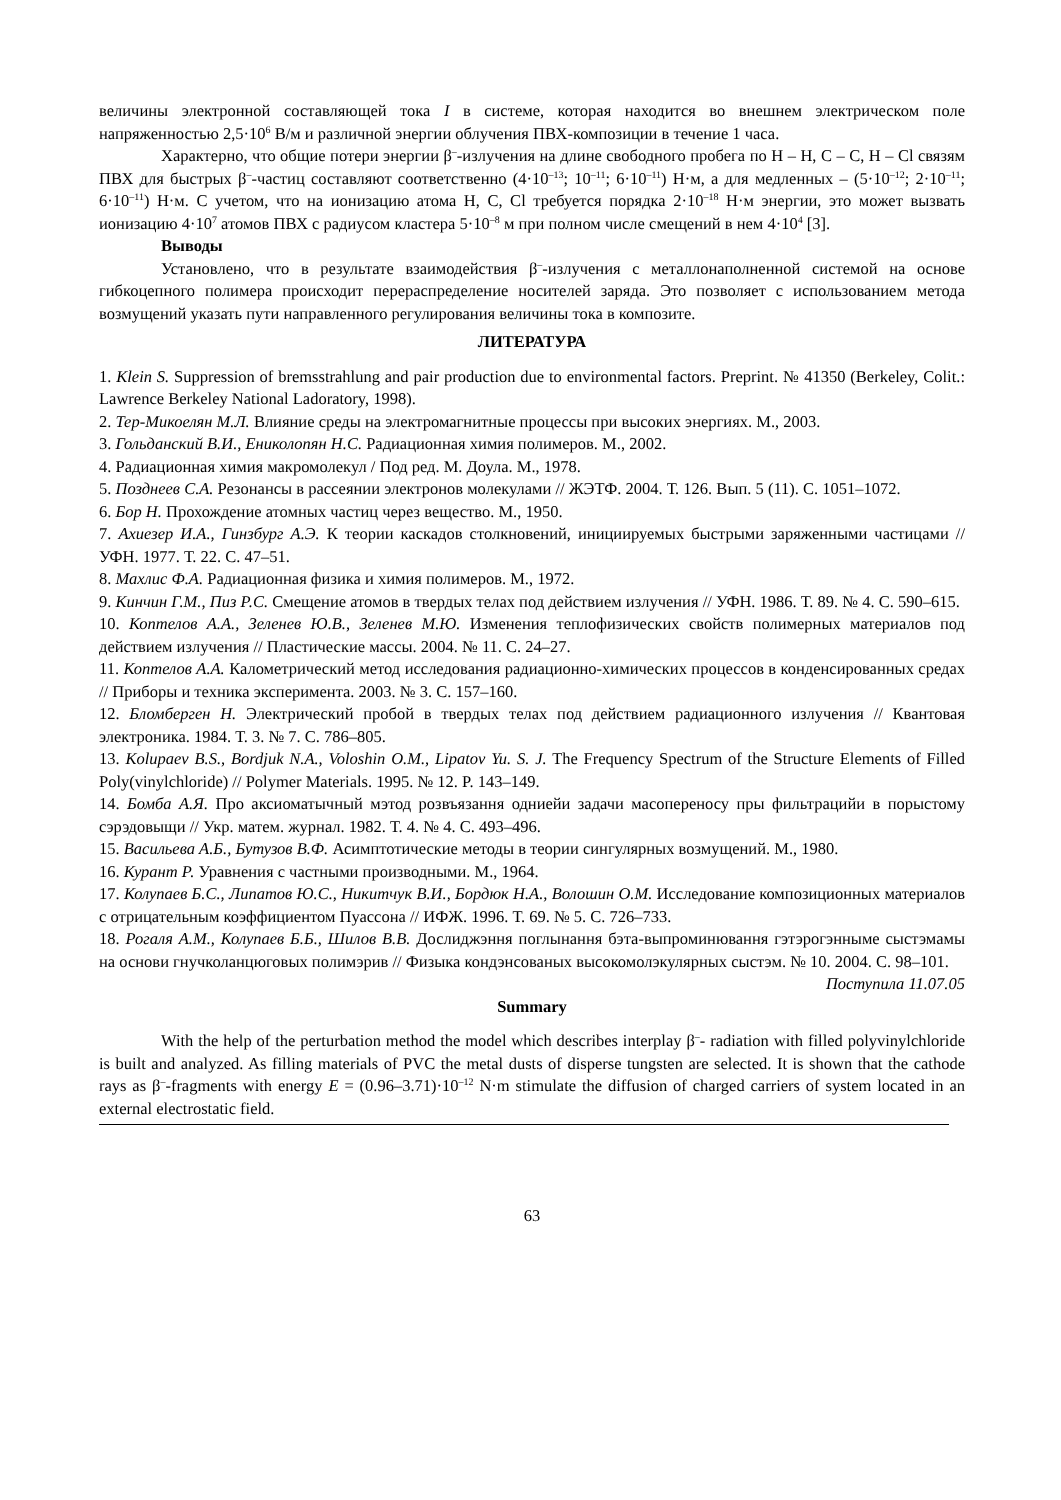величины электронной составляющей тока I в системе, которая находится во внешнем электрическом поле напряженностью 2,5·10<sup>6</sup> В/м и различной энергии облучения ПВХ-композиции в течение 1 часа.
Характерно, что общие потери энергии β<sup>–</sup>-излучения на длине свободного пробега по Н – Н, С – С, Н – Cl связям ПВХ для быстрых β<sup>–</sup>-частиц составляют соответственно (4·10<sup>–13</sup>; 10<sup>–11</sup>; 6·10<sup>–11</sup>) Н·м, а для медленных – (5·10<sup>–12</sup>; 2·10<sup>–11</sup>; 6·10<sup>–11</sup>) Н·м. С учетом, что на ионизацию атома Н, С, Cl требуется порядка 2·10<sup>–18</sup> Н·м энергии, это может вызвать ионизацию 4·10<sup>7</sup> атомов ПВХ с радиусом кластера 5·10<sup>–8</sup> м при полном числе смещений в нем 4·10<sup>4</sup> [3].
Выводы
Установлено, что в результате взаимодействия β<sup>–</sup>-излучения с металлонаполненной системой на основе гибкоцепного полимера происходит перераспределение носителей заряда. Это позволяет с использованием метода возмущений указать пути направленного регулирования величины тока в композите.
ЛИТЕРАТУРА
1. Klein S. Suppression of bremsstrahlung and pair production due to environmental factors. Preprint. № 41350 (Berkeley, Colit.: Lawrence Berkeley National Ladoratory, 1998).
2. Тер-Микоелян М.Л. Влияние среды на электромагнитные процессы при высоких энергиях. М., 2003.
3. Гольданский В.И., Ениколопян Н.С. Радиационная химия полимеров. М., 2002.
4. Радиационная химия макромолекул / Под ред. М. Доула. М., 1978.
5. Позднеев С.А. Резонансы в рассеянии электронов молекулами // ЖЭТФ. 2004. Т. 126. Вып. 5 (11). С. 1051–1072.
6. Бор Н. Прохождение атомных частиц через вещество. М., 1950.
7. Ахиезер И.А., Гинзбург А.Э. К теории каскадов столкновений, инициируемых быстрыми заряженными частицами // УФН. 1977. Т. 22. С. 47–51.
8. Махлис Ф.А. Радиационная физика и химия полимеров. М., 1972.
9. Кинчин Г.М., Пиз Р.С. Смещение атомов в твердых телах под действием излучения // УФН. 1986. Т. 89. № 4. С. 590–615.
10. Коптелов А.А., Зеленев Ю.В., Зеленев М.Ю. Изменения теплофизических свойств полимерных материалов под действием излучения // Пластические массы. 2004. № 11. С. 24–27.
11. Коптелов А.А. Калометрический метод исследования радиационно-химических процессов в конденсированных средах // Приборы и техника эксперимента. 2003. № 3. С. 157–160.
12. Бломберген Н. Электрический пробой в твердых телах под действием радиационного излучения // Квантовая электроника. 1984. Т. 3. № 7. С. 786–805.
13. Kolupaev B.S., Bordjuk N.A., Voloshin O.M., Lipatov Yu. S. J. The Frequency Spectrum of the Structure Elements of Filled Poly(vinylchloride) // Polymer Materials. 1995. № 12. P. 143–149.
14. Бомба А.Я. Про аксиоматычный мэтод розвъязання одниейи задачи масопереносу пры фильтрацийи в порыстому сэрэдовыщи // Укр. матем. журнал. 1982. Т. 4. № 4. С. 493–496.
15. Васильева А.Б., Бутузов В.Ф. Асимптотические методы в теории сингулярных возмущений. М., 1980.
16. Курант Р. Уравнения с частными производными. М., 1964.
17. Колупаев Б.С., Липатов Ю.С., Никитчук В.И., Бордюк Н.А., Волошин О.М. Исследование композиционных материалов с отрицательным коэффициентом Пуассона // ИФЖ. 1996. Т. 69. № 5. С. 726–733.
18. Рогаля А.М., Колупаев Б.Б., Шилов В.В. Дослиджэння поглынання бэта-выпроминювання гэтэрогэнныме сыстэмамы на основи гнучколанцюговых полимэрив // Физыка кондэнсованых высокомолэкулярных сыстэм. № 10. 2004. С. 98–101.
Поступила 11.07.05
Summary
With the help of the perturbation method the model which describes interplay β<sup>–</sup>- radiation with filled polyvinylchloride is built and analyzed. As filling materials of PVC the metal dusts of disperse tungsten are selected. It is shown that the cathode rays as β<sup>–</sup>-fragments with energy E = (0.96–3.71)·10<sup>–12</sup> N·m stimulate the diffusion of charged carriers of system located in an external electrostatic field.
63